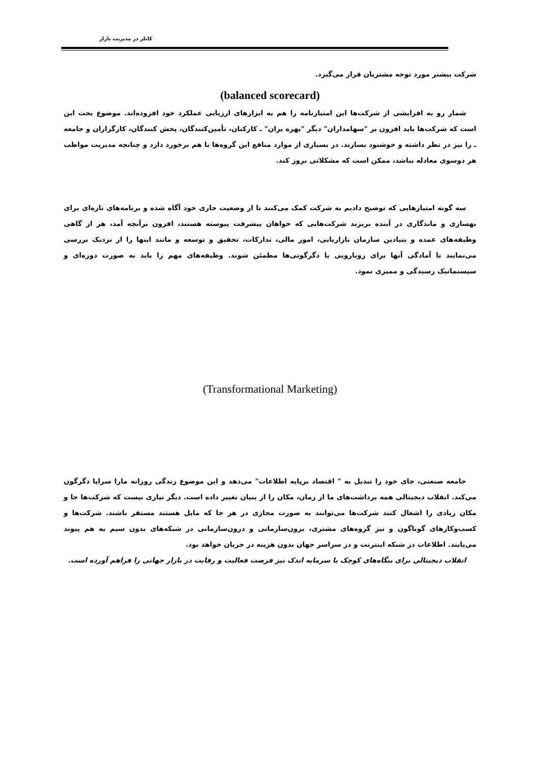کاتلر در مدیریت بازار
شرکت بیشتر مورد توجه مشتریان قرار می‌گیرد.
(balanced scorecard)
شمار رو به افزایشی از شرکت‌ها این امتیازنامه را هم به ابزارهای ارزیابی عملکرد خود افزوده‌اند. موضوع بحث این است که شرکت‌ها باید افزون بر "سهامداران" دیگر "بهره بران" ـ کارکنان، تأمین‌کنندگان، پخش کنندگان، کارگزاران و جامعه ـ را نیز در نظر داشته و خوشنود بسازند. در بسیاری از موارد منافع این گروه‌ها با هم برخورد دارد و چنانچه مدیریت مواظب هر دوسوی معادله نباشد، ممکن است که مشکلاتی بروز کند.
سه گونه امتیازهایی که توضیح دادیم به شرکت کمک می‌کنند تا از وضعیت جاری خود آگاه شده و برنامه‌های تازه‌ای برای بهسازی و ماندگاری در آینده بریزند شرکت‌هایی که خواهان پیشرفت پیوسته هستند، افزون برآنچه آمد، هر از گاهی وظیفه‌های عمده و بنیادین سازمان بازاریابی، امور مالی، تدارکات، تحقیق و توسعه و مانند اینها را از نزدیک بررسی می‌نمایند تا آمادگی آنها برای رویارویی با دگرگونی‌ها مطمئن شوند. وظیفه‌های مهم را باید به صورت دوره‌ای و سیستماتیک رسیدگی و ممیزی نمود.
(Transformational Marketing)
جامعه صنعتی، جای خود را تبدیل به " اقتصاد برپایه اطلاعات" می‌دهد و این موضوع زندگی روزانه مارا سراپا دگرگون می‌کند. انقلاب دیجیتالی همه برداشت‌های ما از زمان، مکان را از بنیان تغییر داده است. دیگر نیازی نیست که شرکت‌ها جا و مکان زیادی را اشغال کنند شرکت‌ها می‌توانند به صورت مجازی در هر جا که مایل هستند مستقر باشند. شرکت‌ها و کسب‌وکارهای گوناگون و نیز گروه‌های مشتری، برون‌سازمانی و درون‌سازمانی در شبکه‌های بدون سیم به هم پیوند می‌یابند. اطلاعات در شبکه اینترنت و در سراسر جهان بدون هزینه در جریان خواهد بود.
انقلاب دیجیتالی برای بنگاه‌های کوچک با سرمایه اندک نیز فرصت فعالیت و رقابت در بازار جهانی را فراهم آورده است.